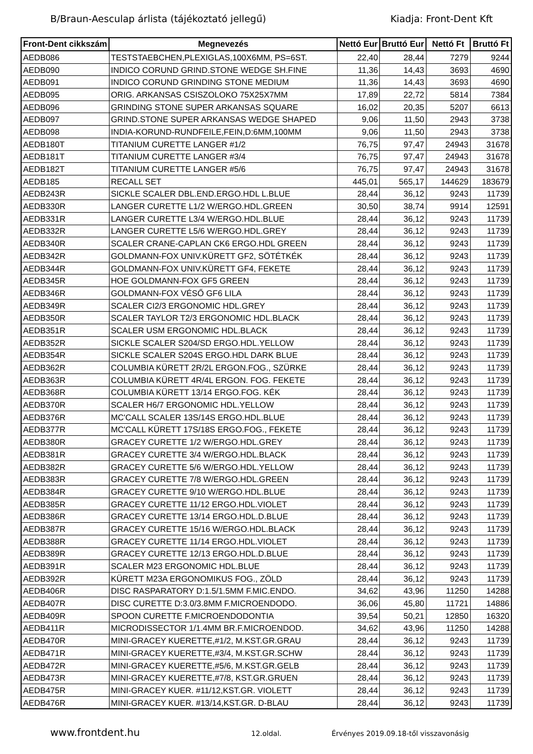B/Braun-Aesculap árlista (tájékoztató jellegű) Kiadja: Front-Dent Kft
| Front-Dent cikkszám | Megnevezés | Nettó Eur | Bruttó Eur | Nettó Ft | Bruttó Ft |
| --- | --- | --- | --- | --- | --- |
| AEDB086 | TESTSTAEBCHEN,PLEXIGLAS,100X6MM, PS=6ST. | 22,40 | 28,44 | 7279 | 9244 |
| AEDB090 | INDICO CORUND GRIND.STONE WEDGE SH.FINE | 11,36 | 14,43 | 3693 | 4690 |
| AEDB091 | INDICO CORUND GRINDING STONE MEDIUM | 11,36 | 14,43 | 3693 | 4690 |
| AEDB095 | ORIG. ARKANSAS CSISZOLOKO 75X25X7MM | 17,89 | 22,72 | 5814 | 7384 |
| AEDB096 | GRINDING STONE SUPER ARKANSAS SQUARE | 16,02 | 20,35 | 5207 | 6613 |
| AEDB097 | GRIND.STONE SUPER ARKANSAS WEDGE SHAPED | 9,06 | 11,50 | 2943 | 3738 |
| AEDB098 | INDIA-KORUND-RUNDFEILE,FEIN,D:6MM,100MM | 9,06 | 11,50 | 2943 | 3738 |
| AEDB180T | TITANIUM CURETTE LANGER #1/2 | 76,75 | 97,47 | 24943 | 31678 |
| AEDB181T | TITANIUM CURETTE LANGER #3/4 | 76,75 | 97,47 | 24943 | 31678 |
| AEDB182T | TITANIUM CURETTE LANGER #5/6 | 76,75 | 97,47 | 24943 | 31678 |
| AEDB185 | RECALL SET | 445,01 | 565,17 | 144629 | 183679 |
| AEDB243R | SICKLE SCALER DBL.END.ERGO.HDL L.BLUE | 28,44 | 36,12 | 9243 | 11739 |
| AEDB330R | LANGER CURETTE L1/2 W/ERGO.HDL.GREEN | 30,50 | 38,74 | 9914 | 12591 |
| AEDB331R | LANGER CURETTE L3/4 W/ERGO.HDL.BLUE | 28,44 | 36,12 | 9243 | 11739 |
| AEDB332R | LANGER CURETTE L5/6 W/ERGO.HDL.GREY | 28,44 | 36,12 | 9243 | 11739 |
| AEDB340R | SCALER CRANE-CAPLAN CK6 ERGO.HDL GREEN | 28,44 | 36,12 | 9243 | 11739 |
| AEDB342R | GOLDMANN-FOX UNIV.KÜRETT GF2, SÖTÉTKÉK | 28,44 | 36,12 | 9243 | 11739 |
| AEDB344R | GOLDMANN-FOX UNIV.KÜRETT GF4, FEKETE | 28,44 | 36,12 | 9243 | 11739 |
| AEDB345R | HOE GOLDMANN-FOX GF5 GREEN | 28,44 | 36,12 | 9243 | 11739 |
| AEDB346R | GOLDMANN-FOX VÉSŐ GF6 LILA | 28,44 | 36,12 | 9243 | 11739 |
| AEDB349R | SCALER CI2/3 ERGONOMIC HDL.GREY | 28,44 | 36,12 | 9243 | 11739 |
| AEDB350R | SCALER TAYLOR T2/3 ERGONOMIC HDL.BLACK | 28,44 | 36,12 | 9243 | 11739 |
| AEDB351R | SCALER USM ERGONOMIC HDL.BLACK | 28,44 | 36,12 | 9243 | 11739 |
| AEDB352R | SICKLE SCALER S204/SD ERGO.HDL.YELLOW | 28,44 | 36,12 | 9243 | 11739 |
| AEDB354R | SICKLE SCALER S204S ERGO.HDL DARK BLUE | 28,44 | 36,12 | 9243 | 11739 |
| AEDB362R | COLUMBIA KÜRETT 2R/2L ERGON.FOG., SZÜRKE | 28,44 | 36,12 | 9243 | 11739 |
| AEDB363R | COLUMBIA KÜRETT 4R/4L ERGON. FOG. FEKETE | 28,44 | 36,12 | 9243 | 11739 |
| AEDB368R | COLUMBIA KÜRETT 13/14 ERGO.FOG. KÉK | 28,44 | 36,12 | 9243 | 11739 |
| AEDB370R | SCALER H6/7 ERGONOMIC HDL.YELLOW | 28,44 | 36,12 | 9243 | 11739 |
| AEDB376R | MC'CALL SCALER 13S/14S ERGO.HDL.BLUE | 28,44 | 36,12 | 9243 | 11739 |
| AEDB377R | MC'CALL KÜRETT 17S/18S ERGO.FOG., FEKETE | 28,44 | 36,12 | 9243 | 11739 |
| AEDB380R | GRACEY CURETTE 1/2 W/ERGO.HDL.GREY | 28,44 | 36,12 | 9243 | 11739 |
| AEDB381R | GRACEY CURETTE 3/4 W/ERGO.HDL.BLACK | 28,44 | 36,12 | 9243 | 11739 |
| AEDB382R | GRACEY CURETTE 5/6 W/ERGO.HDL.YELLOW | 28,44 | 36,12 | 9243 | 11739 |
| AEDB383R | GRACEY CURETTE 7/8 W/ERGO.HDL.GREEN | 28,44 | 36,12 | 9243 | 11739 |
| AEDB384R | GRACEY CURETTE 9/10 W/ERGO.HDL.BLUE | 28,44 | 36,12 | 9243 | 11739 |
| AEDB385R | GRACEY CURETTE 11/12 ERGO.HDL.VIOLET | 28,44 | 36,12 | 9243 | 11739 |
| AEDB386R | GRACEY CURETTE 13/14 ERGO.HDL.D.BLUE | 28,44 | 36,12 | 9243 | 11739 |
| AEDB387R | GRACEY CURETTE 15/16 W/ERGO.HDL.BLACK | 28,44 | 36,12 | 9243 | 11739 |
| AEDB388R | GRACEY CURETTE 11/14 ERGO.HDL.VIOLET | 28,44 | 36,12 | 9243 | 11739 |
| AEDB389R | GRACEY CURETTE 12/13 ERGO.HDL.D.BLUE | 28,44 | 36,12 | 9243 | 11739 |
| AEDB391R | SCALER M23 ERGONOMIC HDL.BLUE | 28,44 | 36,12 | 9243 | 11739 |
| AEDB392R | KÜRETT M23A ERGONOMIKUS FOG., ZÖLD | 28,44 | 36,12 | 9243 | 11739 |
| AEDB406R | DISC RASPARATORY D:1.5/1.5MM F.MIC.ENDO. | 34,62 | 43,96 | 11250 | 14288 |
| AEDB407R | DISC CURETTE D:3.0/3.8MM F.MICROENDODO. | 36,06 | 45,80 | 11721 | 14886 |
| AEDB409R | SPOON CURETTE F.MICROENDODONTIA | 39,54 | 50,21 | 12850 | 16320 |
| AEDB411R | MICRODISSECTOR 1/1.4MM BR.F.MICROENDOD. | 34,62 | 43,96 | 11250 | 14288 |
| AEDB470R | MINI-GRACEY KUERETTE,#1/2, M.KST.GR.GRAU | 28,44 | 36,12 | 9243 | 11739 |
| AEDB471R | MINI-GRACEY KUERETTE,#3/4, M.KST.GR.SCHW | 28,44 | 36,12 | 9243 | 11739 |
| AEDB472R | MINI-GRACEY KUERETTE,#5/6, M.KST.GR.GELB | 28,44 | 36,12 | 9243 | 11739 |
| AEDB473R | MINI-GRACEY KUERETTE,#7/8, KST.GR.GRUEN | 28,44 | 36,12 | 9243 | 11739 |
| AEDB475R | MINI-GRACEY KUER. #11/12,KST.GR. VIOLETT | 28,44 | 36,12 | 9243 | 11739 |
| AEDB476R | MINI-GRACEY KUER. #13/14,KST.GR. D-BLAU | 28,44 | 36,12 | 9243 | 11739 |
www.frontdent.hu 12.oldal. Érvényes 2019.09.18-től visszavonásig